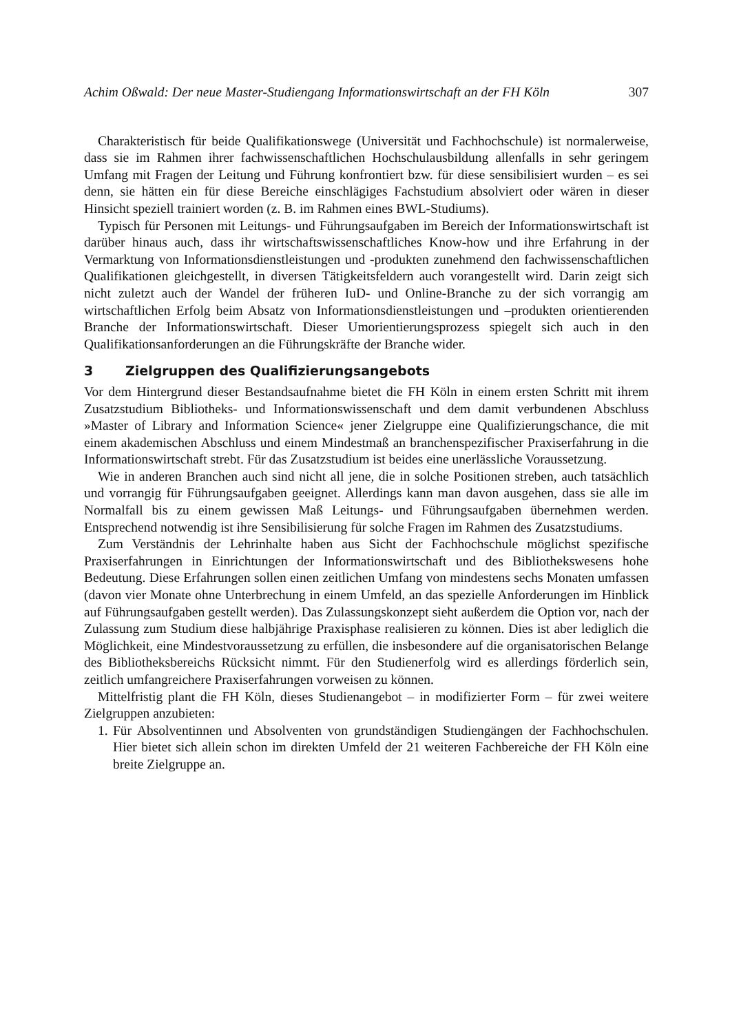Achim Oßwald: Der neue Master-Studiengang Informationswirtschaft an der FH Köln 307
Charakteristisch für beide Qualifikationswege (Universität und Fachhochschule) ist normalerweise, dass sie im Rahmen ihrer fachwissenschaftlichen Hochschulausbildung allenfalls in sehr geringem Umfang mit Fragen der Leitung und Führung konfrontiert bzw. für diese sensibilisiert wurden – es sei denn, sie hätten ein für diese Bereiche einschlägiges Fachstudium absolviert oder wären in dieser Hinsicht speziell trainiert worden (z. B. im Rahmen eines BWL-Studiums).
Typisch für Personen mit Leitungs- und Führungsaufgaben im Bereich der Informationswirtschaft ist darüber hinaus auch, dass ihr wirtschaftswissenschaftliches Know-how und ihre Erfahrung in der Vermarktung von Informationsdienstleistungen und -produkten zunehmend den fachwissenschaftlichen Qualifikationen gleichgestellt, in diversen Tätigkeitsfeldern auch vorangestellt wird. Darin zeigt sich nicht zuletzt auch der Wandel der früheren IuD- und Online-Branche zu der sich vorrangig am wirtschaftlichen Erfolg beim Absatz von Informationsdienstleistungen und –produkten orientierenden Branche der Informationswirtschaft. Dieser Umorientierungsprozess spiegelt sich auch in den Qualifikationsanforderungen an die Führungskräfte der Branche wider.
3 Zielgruppen des Qualifizierungsangebots
Vor dem Hintergrund dieser Bestandsaufnahme bietet die FH Köln in einem ersten Schritt mit ihrem Zusatzstudium Bibliotheks- und Informationswissenschaft und dem damit verbundenen Abschluss »Master of Library and Information Science« jener Zielgruppe eine Qualifizierungschance, die mit einem akademischen Abschluss und einem Mindestmaß an branchenspezifischer Praxiserfahrung in die Informationswirtschaft strebt. Für das Zusatzstudium ist beides eine unerlässliche Voraussetzung.
Wie in anderen Branchen auch sind nicht all jene, die in solche Positionen streben, auch tatsächlich und vorrangig für Führungsaufgaben geeignet. Allerdings kann man davon ausgehen, dass sie alle im Normalfall bis zu einem gewissen Maß Leitungs- und Führungsaufgaben übernehmen werden. Entsprechend notwendig ist ihre Sensibilisierung für solche Fragen im Rahmen des Zusatzstudiums.
Zum Verständnis der Lehrinhalte haben aus Sicht der Fachhochschule möglichst spezifische Praxiserfahrungen in Einrichtungen der Informationswirtschaft und des Bibliothekswesens hohe Bedeutung. Diese Erfahrungen sollen einen zeitlichen Umfang von mindestens sechs Monaten umfassen (davon vier Monate ohne Unterbrechung in einem Umfeld, an das spezielle Anforderungen im Hinblick auf Führungsaufgaben gestellt werden). Das Zulassungskonzept sieht außerdem die Option vor, nach der Zulassung zum Studium diese halbjährige Praxisphase realisieren zu können. Dies ist aber lediglich die Möglichkeit, eine Mindestvoraussetzung zu erfüllen, die insbesondere auf die organisatorischen Belange des Bibliotheksbereichs Rücksicht nimmt. Für den Studienerfolg wird es allerdings förderlich sein, zeitlich umfangreichere Praxiserfahrungen vorweisen zu können.
Mittelfristig plant die FH Köln, dieses Studienangebot – in modifizierter Form – für zwei weitere Zielgruppen anzubieten:
1. Für Absolventinnen und Absolventen von grundständigen Studiengängen der Fachhochschulen. Hier bietet sich allein schon im direkten Umfeld der 21 weiteren Fachbereiche der FH Köln eine breite Zielgruppe an.